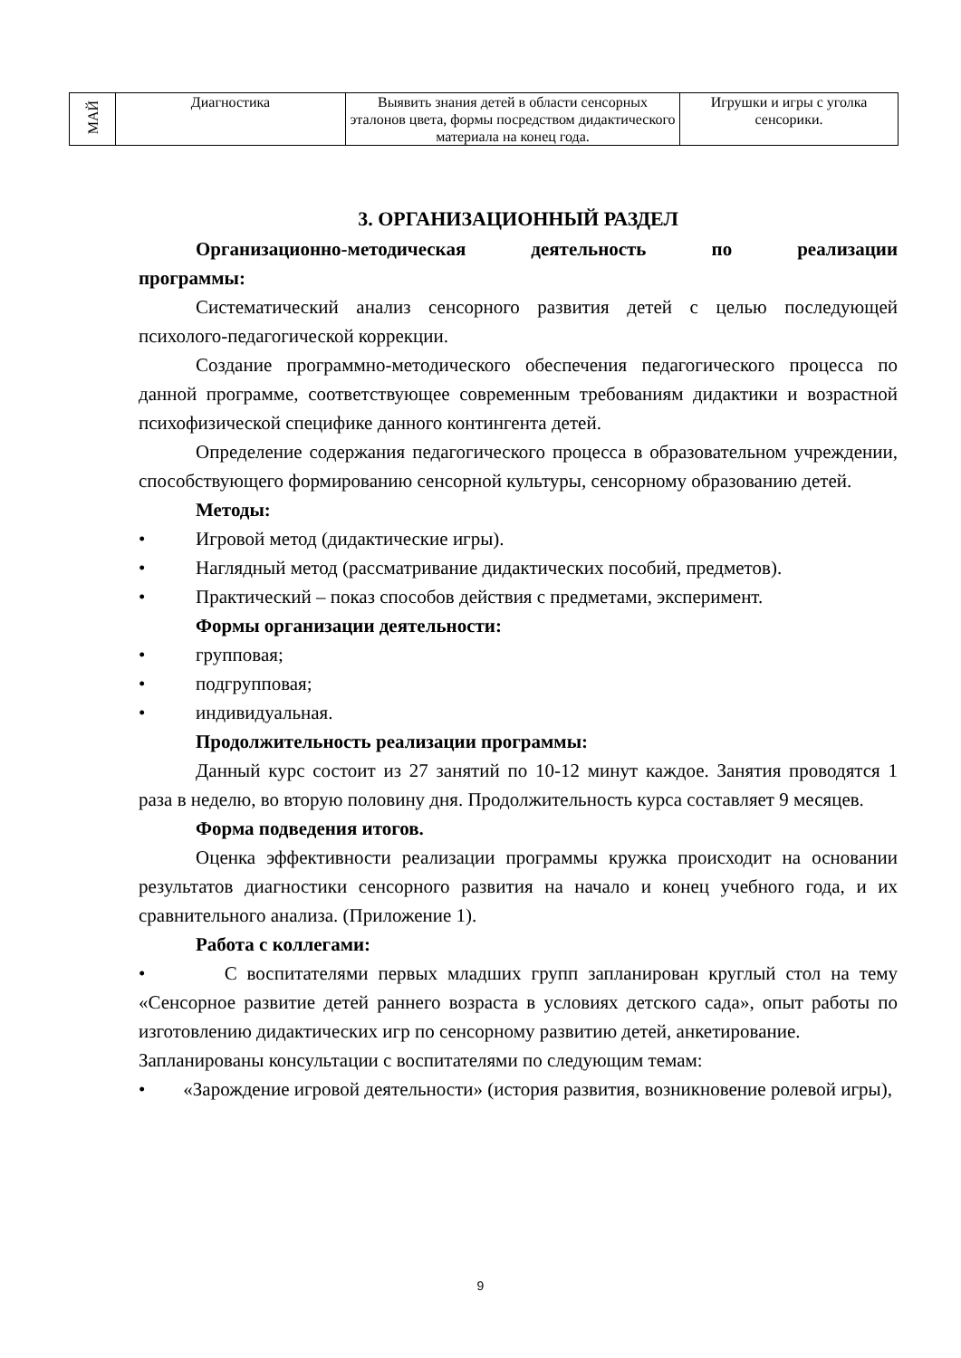| МАЙ | Диагностика | Выявить знания детей в области сенсорных эталонов цвета, формы посредством дидактического материала на конец года. | Игрушки и игры с уголка сенсорики. |
3. ОРГАНИЗАЦИОННЫЙ РАЗДЕЛ
Организационно-методическая деятельность по реализации
программы:
Систематический анализ сенсорного развития детей с целью последующей психолого-педагогической коррекции.
Создание программно-методического обеспечения педагогического процесса по данной программе, соответствующее современным требованиям дидактики и возрастной психофизической специфике данного контингента детей.
Определение содержания педагогического процесса в образовательном учреждении, способствующего формированию сенсорной культуры, сенсорному образованию детей.
Методы:
• Игровой метод (дидактические игры).
• Наглядный метод (рассматривание дидактических пособий, предметов).
• Практический – показ способов действия с предметами, эксперимент.
Формы организации деятельности:
• групповая;
• подгрупповая;
• индивидуальная.
Продолжительность реализации программы:
Данный курс состоит из 27 занятий по 10-12 минут каждое. Занятия проводятся 1 раза в неделю, во вторую половину дня. Продолжительность курса составляет 9 месяцев.
Форма подведения итогов.
Оценка эффективности реализации программы кружка происходит на основании результатов диагностики сенсорного развития на начало и конец учебного года, и их сравнительного анализа. (Приложение 1).
Работа с коллегами:
• С воспитателями первых младших групп запланирован круглый стол на тему «Сенсорное развитие детей раннего возраста в условиях детского сада», опыт работы по изготовлению дидактических игр по сенсорному развитию детей, анкетирование.
Запланированы консультации с воспитателями по следующим темам:
• «Зарождение игровой деятельности» (история развития, возникновение ролевой игры),
9